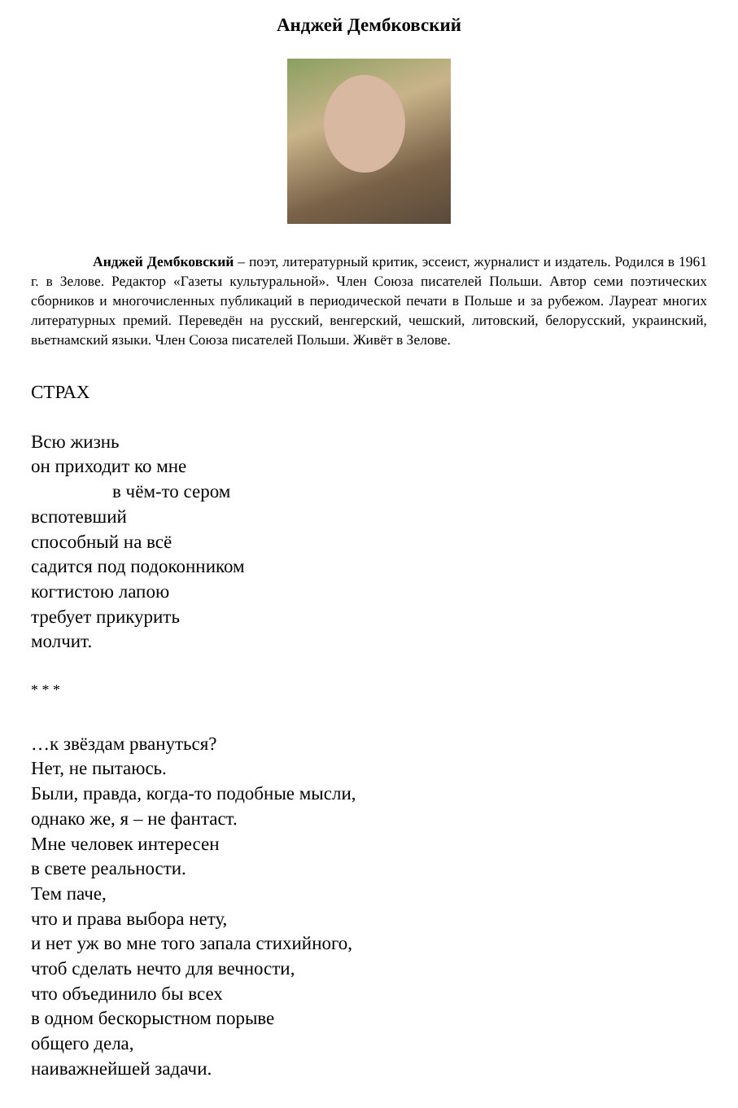Анджей Дембковский
Анджей Дембковский – поэт, литературный критик, эссеист, журналист и издатель. Родился в 1961 г. в Зелове. Редактор «Газеты культуральной». Член Союза писателей Польши. Автор семи поэтических сборников и многочисленных публикаций в периодической печати в Польше и за рубежом. Лауреат многих литературных премий. Переведён на русский, венгерский, чешский, литовский, белорусский, украинский, вьетнамский языки. Член Союза писателей Польши. Живёт в Зелове.
СТРАХ
Всю жизнь
он приходит ко мне
в чём-то сером
вспотевший
способный на всё
садится под подоконником
когтистою лапою
требует прикурить
молчит.
* * *
…к звёздам рвануться?
Нет, не пытаюсь.
Были, правда, когда-то подобные мысли,
однако же, я – не фантаст.
Мне человек интересен
в свете реальности.
Тем паче,
что и права выбора нету,
и нет уж во мне того запала стихийного,
чтоб сделать нечто для вечности,
что объединило бы всех
в одном бескорыстном порыве
общего дела,
наиважнейшей задачи.